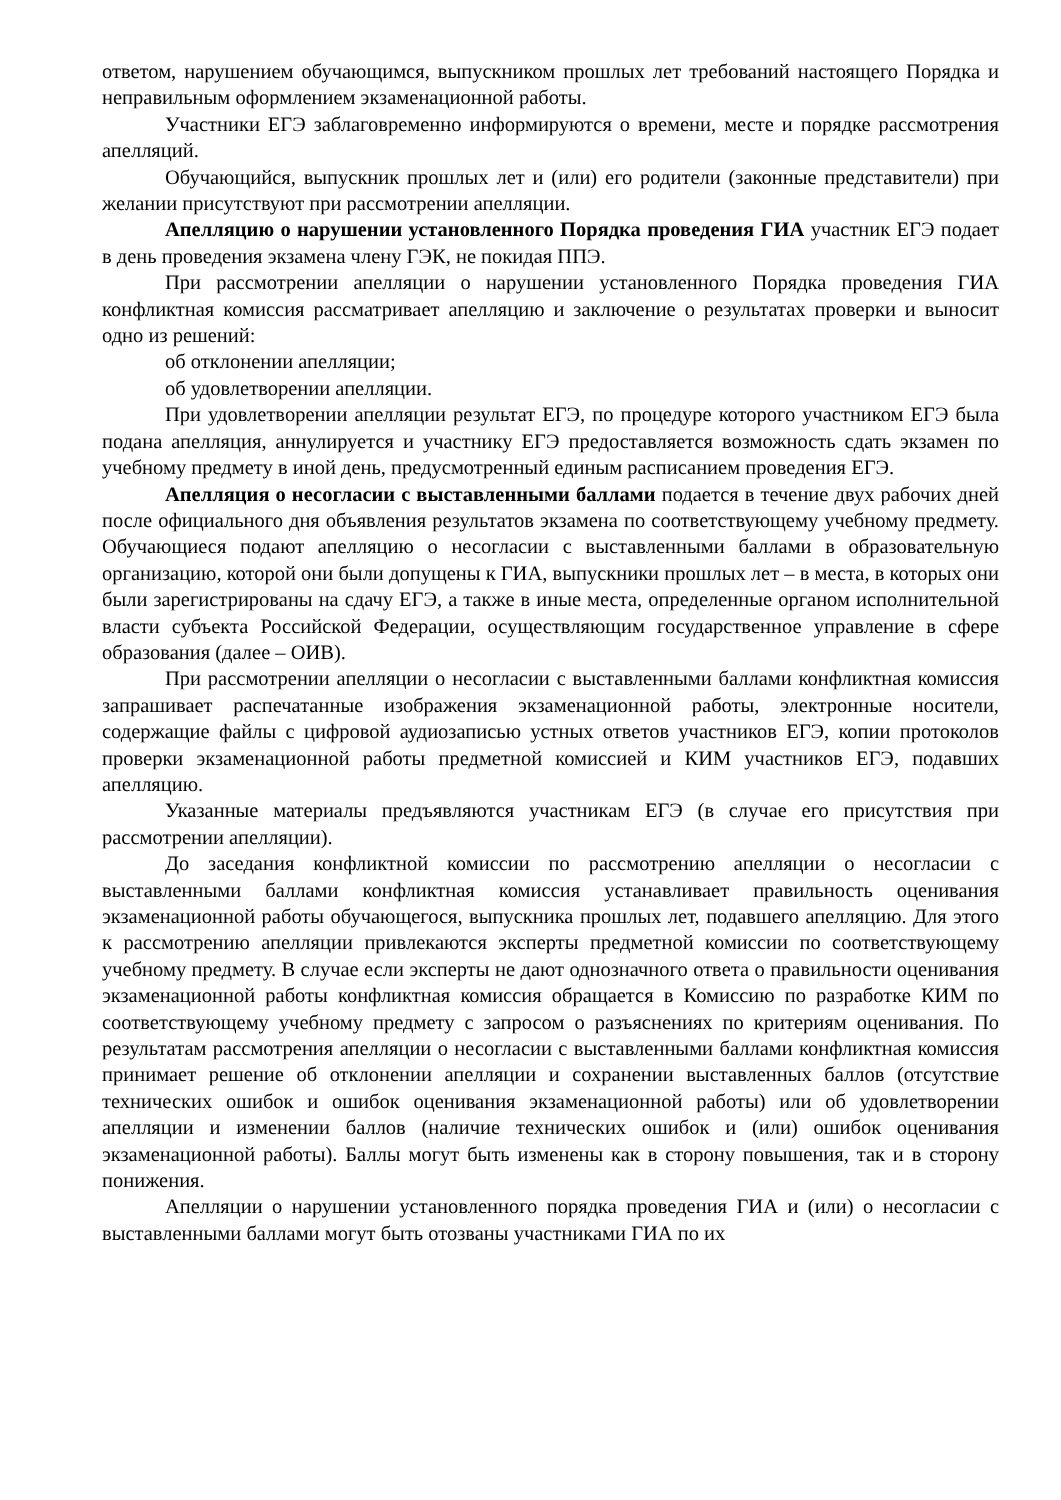ответом, нарушением обучающимся, выпускником прошлых лет требований настоящего Порядка и неправильным оформлением экзаменационной работы.
Участники ЕГЭ заблаговременно информируются о времени, месте и порядке рассмотрения апелляций.
Обучающийся, выпускник прошлых лет и (или) его родители (законные представители) при желании присутствуют при рассмотрении апелляции.
Апелляцию о нарушении установленного Порядка проведения ГИА участник ЕГЭ подает в день проведения экзамена члену ГЭК, не покидая ППЭ.
При рассмотрении апелляции о нарушении установленного Порядка проведения ГИА конфликтная комиссия рассматривает апелляцию и заключение о результатах проверки и выносит одно из решений:
об отклонении апелляции;
об удовлетворении апелляции.
При удовлетворении апелляции результат ЕГЭ, по процедуре которого участником ЕГЭ была подана апелляция, аннулируется и участнику ЕГЭ предоставляется возможность сдать экзамен по учебному предмету в иной день, предусмотренный единым расписанием проведения ЕГЭ.
Апелляция о несогласии с выставленными баллами подается в течение двух рабочих дней после официального дня объявления результатов экзамена по соответствующему учебному предмету. Обучающиеся подают апелляцию о несогласии с выставленными баллами в образовательную организацию, которой они были допущены к ГИА, выпускники прошлых лет – в места, в которых они были зарегистрированы на сдачу ЕГЭ, а также в иные места, определенные органом исполнительной власти субъекта Российской Федерации, осуществляющим государственное управление в сфере образования (далее – ОИВ).
При рассмотрении апелляции о несогласии с выставленными баллами конфликтная комиссия запрашивает распечатанные изображения экзаменационной работы, электронные носители, содержащие файлы с цифровой аудиозаписью устных ответов участников ЕГЭ, копии протоколов проверки экзаменационной работы предметной комиссией и КИМ участников ЕГЭ, подавших апелляцию.
Указанные материалы предъявляются участникам ЕГЭ (в случае его присутствия при рассмотрении апелляции).
До заседания конфликтной комиссии по рассмотрению апелляции о несогласии с выставленными баллами конфликтная комиссия устанавливает правильность оценивания экзаменационной работы обучающегося, выпускника прошлых лет, подавшего апелляцию. Для этого к рассмотрению апелляции привлекаются эксперты предметной комиссии по соответствующему учебному предмету. В случае если эксперты не дают однозначного ответа о правильности оценивания экзаменационной работы конфликтная комиссия обращается в Комиссию по разработке КИМ по соответствующему учебному предмету с запросом о разъяснениях по критериям оценивания. По результатам рассмотрения апелляции о несогласии с выставленными баллами конфликтная комиссия принимает решение об отклонении апелляции и сохранении выставленных баллов (отсутствие технических ошибок и ошибок оценивания экзаменационной работы) или об удовлетворении апелляции и изменении баллов (наличие технических ошибок и (или) ошибок оценивания экзаменационной работы). Баллы могут быть изменены как в сторону повышения, так и в сторону понижения.
Апелляции о нарушении установленного порядка проведения ГИА и (или) о несогласии с выставленными баллами могут быть отозваны участниками ГИА по их